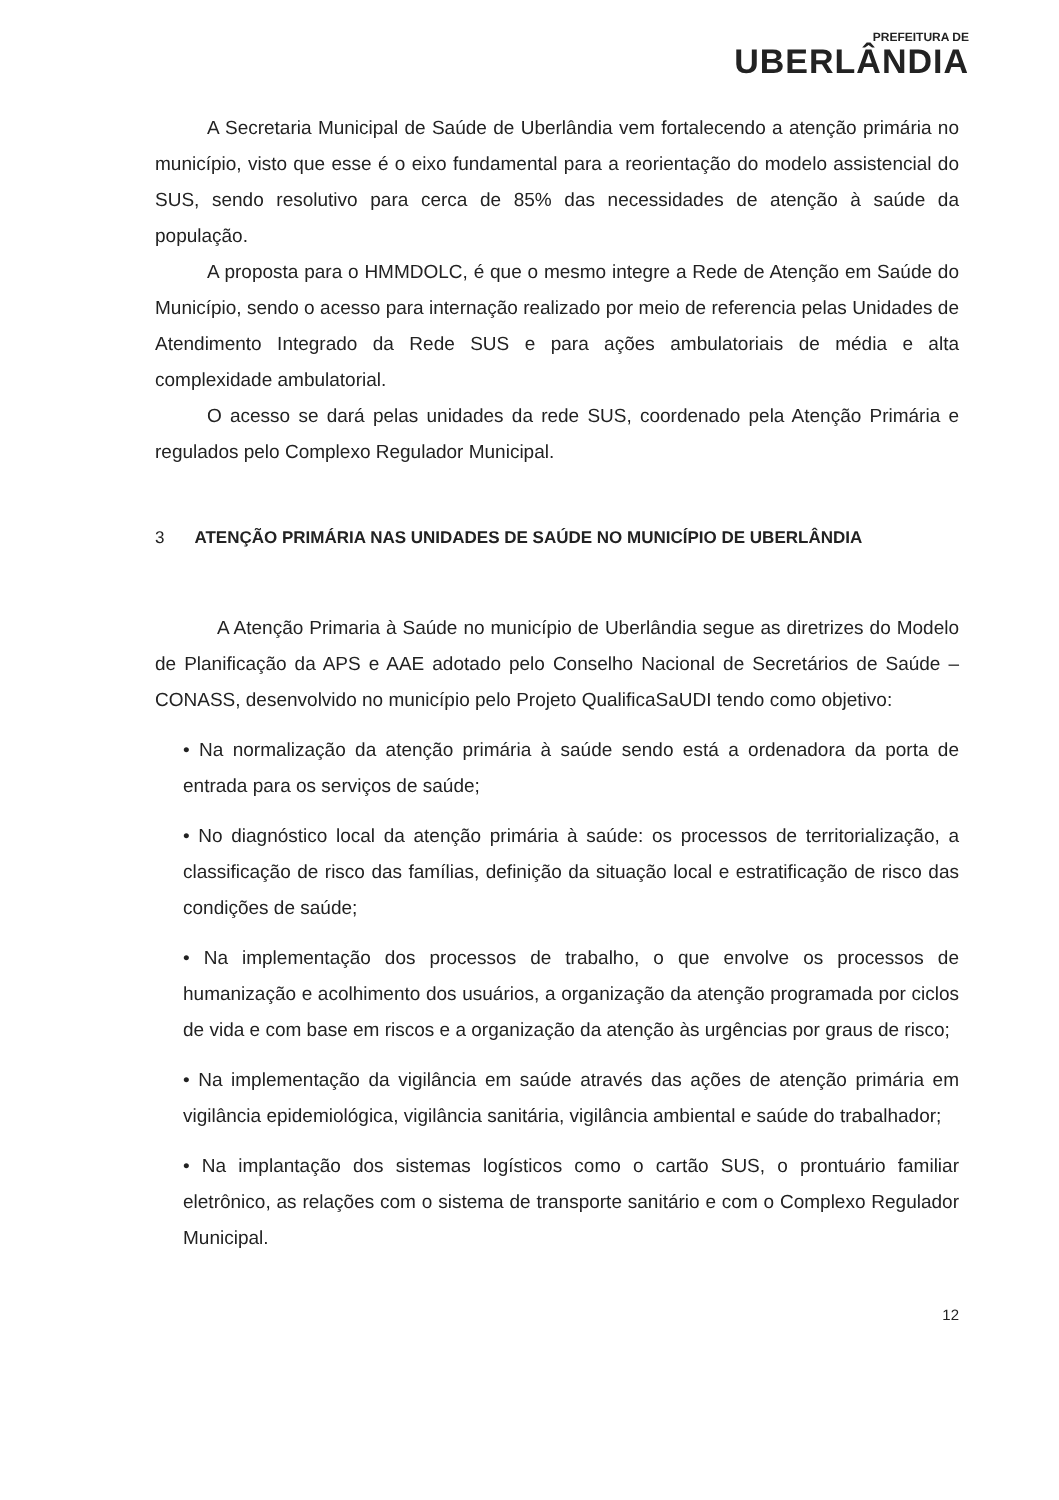PREFEITURA DE
UBERLÂNDIA
A Secretaria Municipal de Saúde de Uberlândia vem fortalecendo a atenção primária no município, visto que esse é o eixo fundamental para a reorientação do modelo assistencial do SUS, sendo resolutivo para cerca de 85% das necessidades de atenção à saúde da população.
A proposta para o HMMDOLC, é que o mesmo integre a Rede de Atenção em Saúde do Município, sendo o acesso para internação realizado por meio de referencia pelas Unidades de Atendimento Integrado da Rede SUS e para ações ambulatoriais de média e alta complexidade ambulatorial.
O acesso se dará pelas unidades da rede SUS, coordenado pela Atenção Primária e regulados pelo Complexo Regulador Municipal.
3 ATENÇÃO PRIMÁRIA NAS UNIDADES DE SAÚDE NO MUNICÍPIO DE UBERLÂNDIA
A Atenção Primaria à Saúde no município de Uberlândia segue as diretrizes do Modelo de Planificação da APS e AAE adotado pelo Conselho Nacional de Secretários de Saúde – CONASS, desenvolvido no município pelo Projeto QualificaSaUDI tendo como objetivo:
• Na normalização da atenção primária à saúde sendo está a ordenadora da porta de entrada para os serviços de saúde;
• No diagnóstico local da atenção primária à saúde: os processos de territorialização, a classificação de risco das famílias, definição da situação local e estratificação de risco das condições de saúde;
• Na implementação dos processos de trabalho, o que envolve os processos de humanização e acolhimento dos usuários, a organização da atenção programada por ciclos de vida e com base em riscos e a organização da atenção às urgências por graus de risco;
• Na implementação da vigilância em saúde através das ações de atenção primária em vigilância epidemiológica, vigilância sanitária, vigilância ambiental e saúde do trabalhador;
• Na implantação dos sistemas logísticos como o cartão SUS, o prontuário familiar eletrônico, as relações com o sistema de transporte sanitário e com o Complexo Regulador Municipal.
12